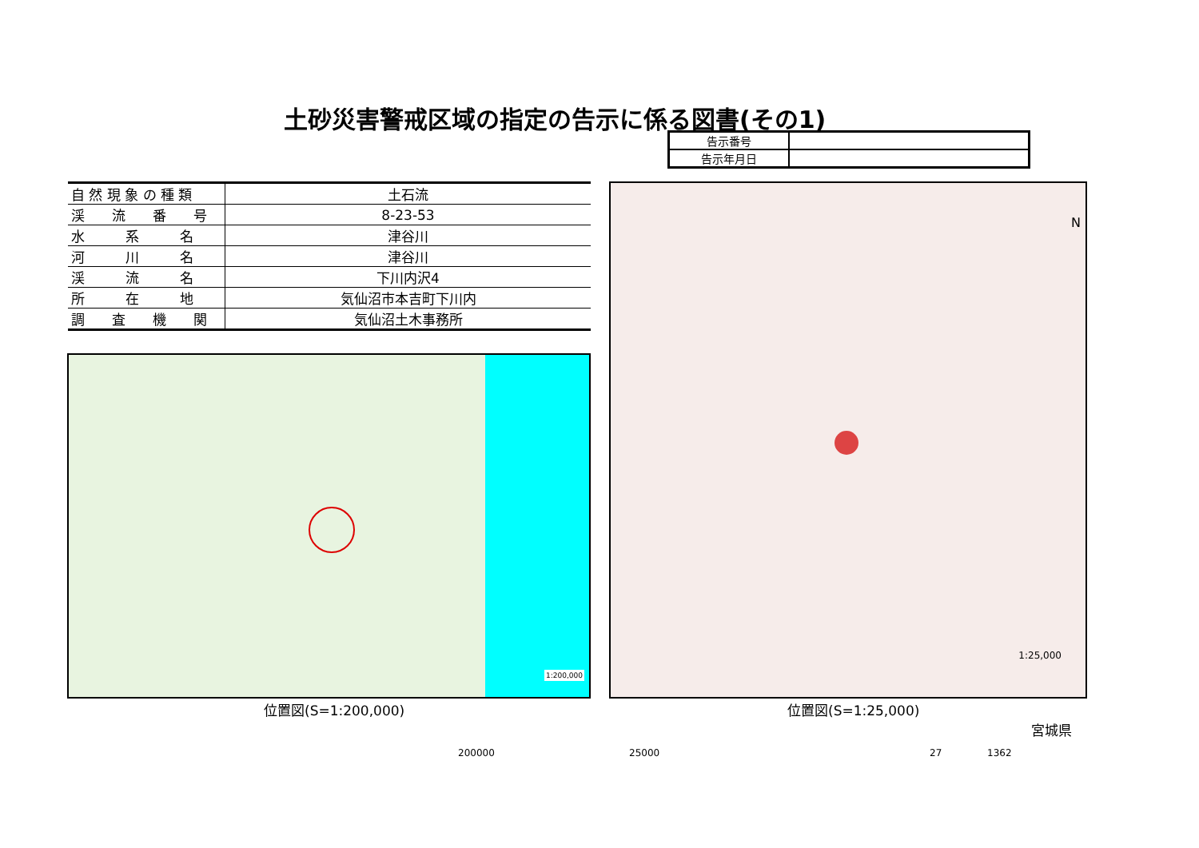土砂災害警戒区域の指定の告示に係る図書(その1)
| 告示番号 | |
| 告示年月日 | |
| 自 然 現 象 の 種 類 | 土石流 |
| 渓 流 番 号 | 8-23-53 |
| 水 系 名 | 津谷川 |
| 河 川 名 | 津谷川 |
| 渓 流 名 | 下川内沢4 |
| 所 在 地 | 気仙沼市本吉町下川内 |
| 調 査 機 関 | 気仙沼土木事務所 |
1:200,000
N
1:25,000
位置図(S=1:200,000) 位置図(S=1:25,000)
宮城県
200000 25000 27 1362